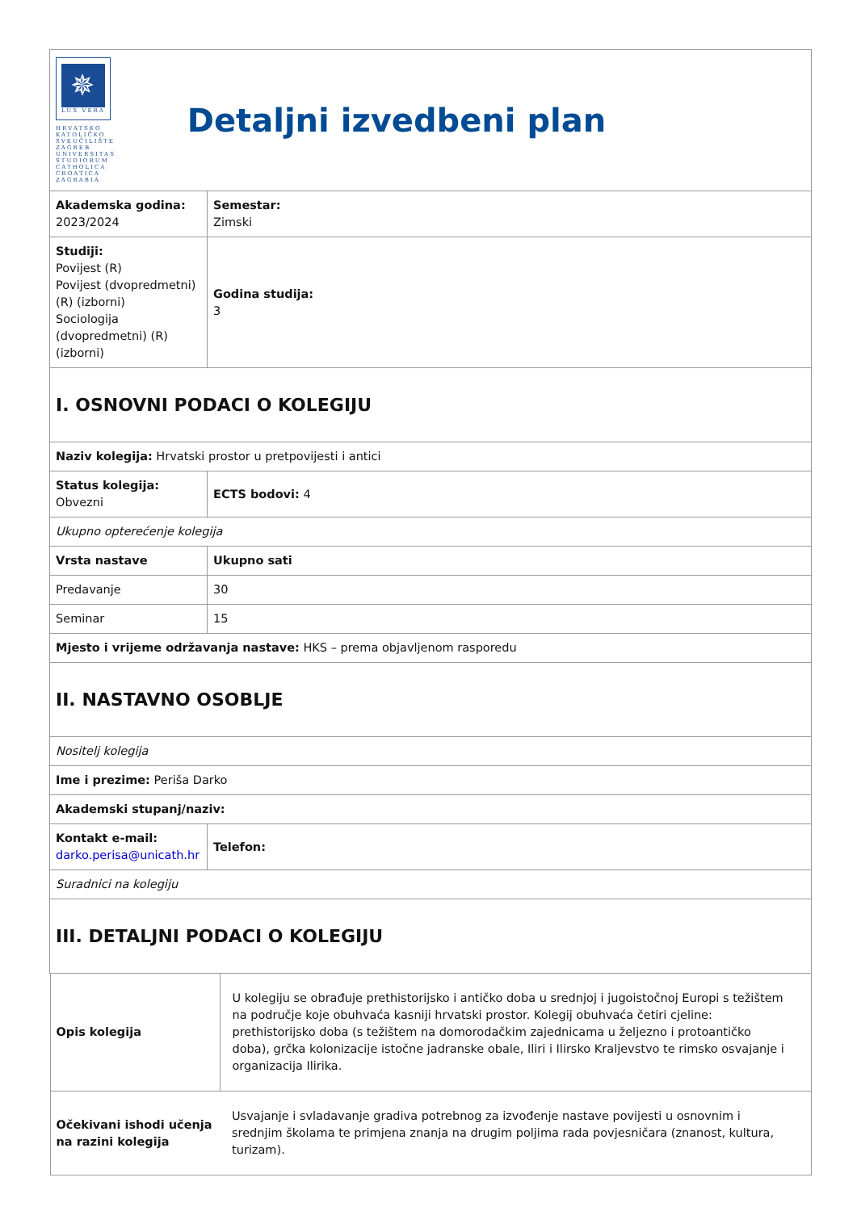| ✵ LUX VERA HRVATSKO KATOLIČKO SVEUČILIŠTE ZAGREB UNIVERSITAS STUDIORUM CATHOLICA CROATICA ZAGRABIA Detaljni izvedbeni plan | |
| Akademska godina: 2023/2024 | Semestar: Zimski |
| Studiji: Povijest (R) Povijest (dvopredmetni) (R) (izborni) Sociologija (dvopredmetni) (R) (izborni) | Godina studija: 3 |
| I. OSNOVNI PODACI O KOLEGIJU | |
| Naziv kolegija: Hrvatski prostor u pretpovijesti i antici | |
| Status kolegija: Obvezni | ECTS bodovi: 4 |
| Ukupno opterećenje kolegija | |
| Vrsta nastave | Ukupno sati |
| Predavanje | 30 |
| Seminar | 15 |
| Mjesto i vrijeme održavanja nastave: HKS – prema objavljenom rasporedu | |
| II. NASTAVNO OSOBLJE | |
| Nositelj kolegija | |
| Ime i prezime: Periša Darko | |
| Akademski stupanj/naziv: | |
| Kontakt e-mail: darko.perisa@unicath.hr | Telefon: |
| Suradnici na kolegiju | |
| III. DETALJNI PODACI O KOLEGIJU | |
| / Opis kolegija / U kolegiju se obrađuje prethistorijsko i antičko doba u srednjoj i jugoistočnoj Europi s težištem na područje koje obuhvaća kasniji hrvatski prostor. Kolegij obuhvaća četiri cjeline: prethistorijsko doba (s težištem na domorodačkim zajednicama u željezno i protoantičko doba), grčka kolonizacije istočne jadranske obale, Iliri i Ilirsko Kraljevstvo te rimsko osvajanje i organizacija Ilirika. / / Očekivani ishodi učenja na razini kolegija / Usvajanje i svladavanje gradiva potrebnog za izvođenje nastave povijesti u osnovnim i srednjim školama te primjena znanja na drugim poljima rada povjesničara (znanost, kultura, turizam). / | |